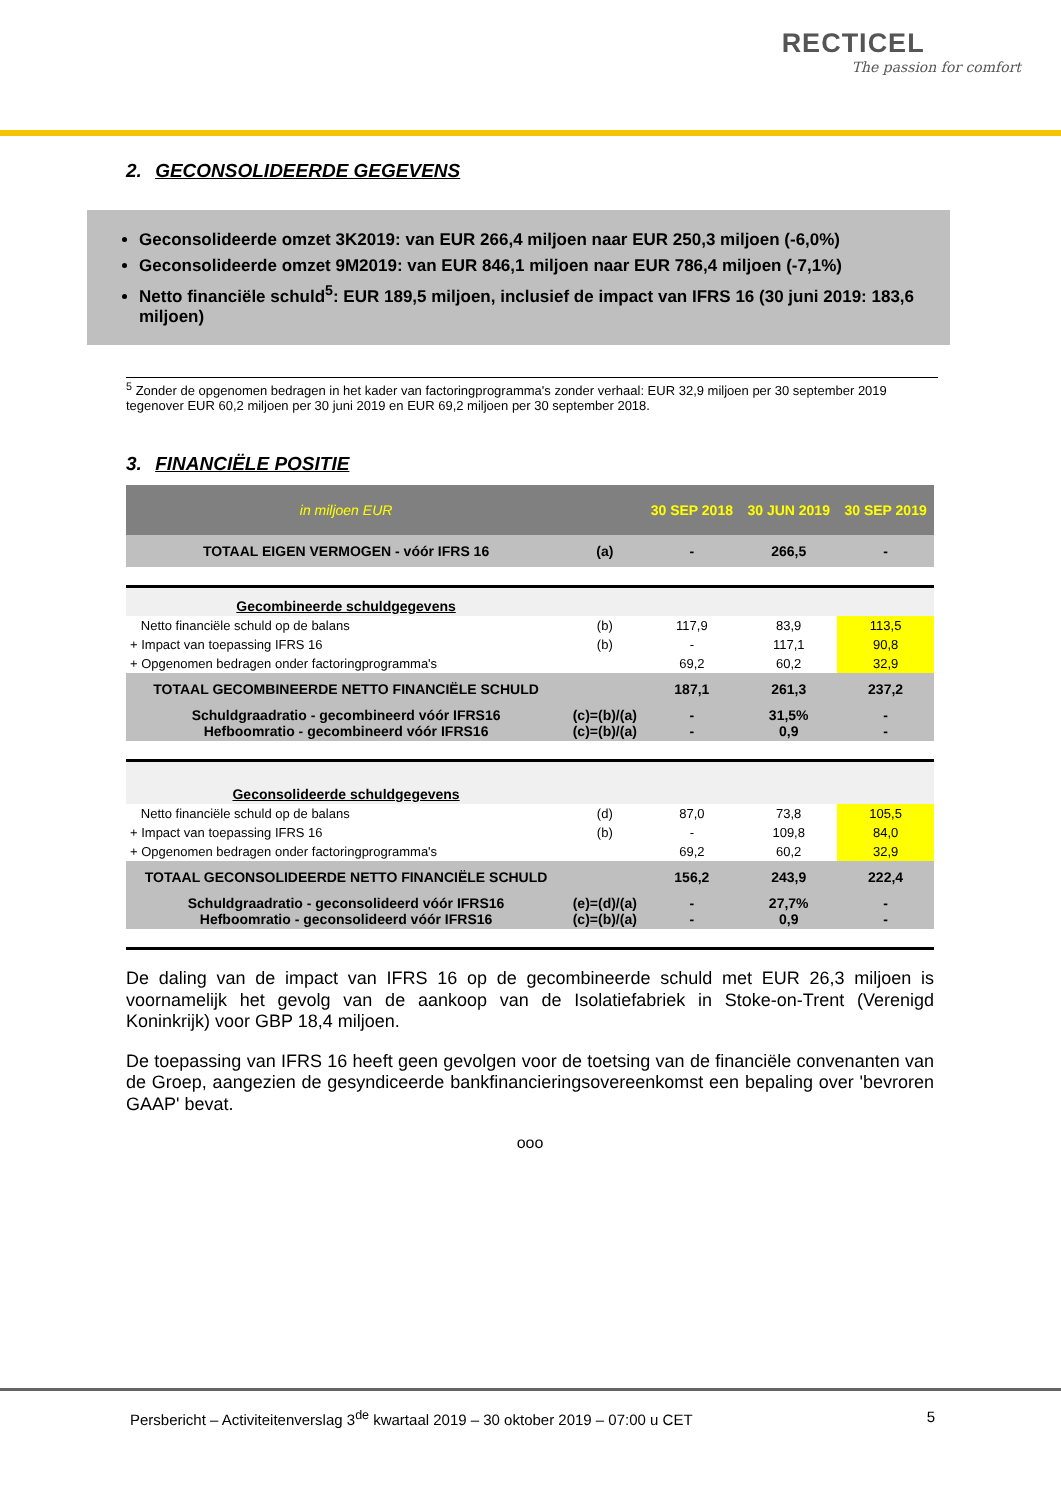RECTICEL
The passion for comfort
2. GECONSOLIDEERDE GEGEVENS
Geconsolideerde omzet 3K2019: van EUR 266,4 miljoen naar EUR 250,3 miljoen (-6,0%)
Geconsolideerde omzet 9M2019: van EUR 846,1 miljoen naar EUR 786,4 miljoen (-7,1%)
Netto financiële schuld<sup>5</sup>: EUR 189,5 miljoen, inclusief de impact van IFRS 16 (30 juni 2019: 183,6 miljoen)
<sup>5</sup> Zonder de opgenomen bedragen in het kader van factoringprogramma's zonder verhaal: EUR 32,9 miljoen per 30 september 2019 tegenover EUR 60,2 miljoen per 30 juni 2019 en EUR 69,2 miljoen per 30 september 2018.
3. FINANCIËLE POSITIE
| in miljoen EUR | | 30 SEP 2018 | 30 JUN 2019 | 30 SEP 2019 |
| --- | --- | --- | --- | --- |
| TOTAAL EIGEN VERMOGEN - vóór IFRS 16 | (a) | - | 266,5 | - |
| Gecombineerde schuldgegevens | | | | |
| Netto financiële schuld op de balans | (b) | 117,9 | 83,9 | 113,5 |
| + Impact van toepassing IFRS 16 | (b) | - | 117,1 | 90,8 |
| + Opgenomen bedragen onder factoringprogramma's | | 69,2 | 60,2 | 32,9 |
| TOTAAL GECOMBINEERDE NETTO FINANCIËLE SCHULD | | 187,1 | 261,3 | 237,2 |
| Schuldgraadratio - gecombineerd vóór IFRS16 Hefboomratio - gecombineerd vóór IFRS16 | (c)=(b)/(a) (c)=(b)/(a) | - - | 31,5% 0,9 | - - |
| Geconsolideerde schuldgegevens | | | | |
| Netto financiële schuld op de balans | (d) | 87,0 | 73,8 | 105,5 |
| + Impact van toepassing IFRS 16 | (b) | - | 109,8 | 84,0 |
| + Opgenomen bedragen onder factoringprogramma's | | 69,2 | 60,2 | 32,9 |
| TOTAAL GECONSOLIDEERDE NETTO FINANCIËLE SCHULD | | 156,2 | 243,9 | 222,4 |
| Schuldgraadratio - geconsolideerd vóór IFRS16 Hefboomratio - geconsolideerd vóór IFRS16 | (e)=(d)/(a) (c)=(b)/(a) | - - | 27,7% 0,9 | - - |
De daling van de impact van IFRS 16 op de gecombineerde schuld met EUR 26,3 miljoen is voornamelijk het gevolg van de aankoop van de Isolatiefabriek in Stoke-on-Trent (Verenigd Koninkrijk) voor GBP 18,4 miljoen.
De toepassing van IFRS 16 heeft geen gevolgen voor de toetsing van de financiële convenanten van de Groep, aangezien de gesyndiceerde bankfinancieringsovereenkomst een bepaling over 'bevroren GAAP' bevat.
ooo
Persbericht – Activiteitenverslag 3<sup>de</sup> kwartaal 2019 – 30 oktober 2019 – 07:00 u CET 5